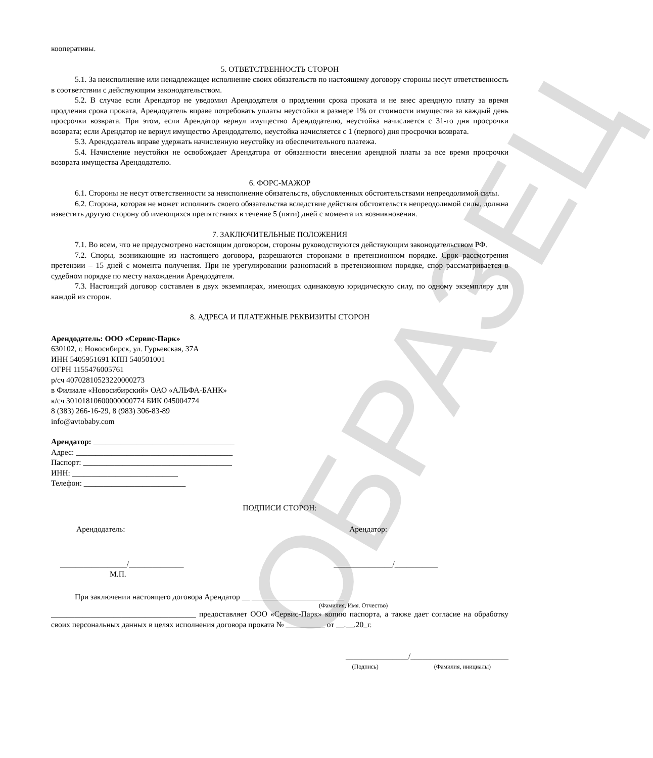ОБРАЗЕЦ
кооперативы.
5. ОТВЕТСТВЕННОСТЬ СТОРОН
5.1. За неисполнение или ненадлежащее исполнение своих обязательств по настоящему договору стороны несут ответственность в соответствии с действующим законодательством.
5.2. В случае если Арендатор не уведомил Арендодателя о продлении срока проката и не внес арендную плату за время продления срока проката, Арендодатель вправе потребовать уплаты неустойки в размере 1% от стоимости имущества за каждый день просрочки возврата. При этом, если Арендатор вернул имущество Арендодателю, неустойка начисляется с 31-го дня просрочки возврата; если Арендатор не вернул имущество Арендодателю, неустойка начисляется с 1 (первого) дня просрочки возврата.
5.3. Арендодатель вправе удержать начисленную неустойку из обеспечительного платежа.
5.4. Начисление неустойки не освобождает Арендатора от обязанности внесения арендной платы за все время просрочки возврата имущества Арендодателю.
6. ФОРС-МАЖОР
6.1. Стороны не несут ответственности за неисполнение обязательств, обусловленных обстоятельствами непреодолимой силы.
6.2. Сторона, которая не может исполнить своего обязательства вследствие действия обстоятельств непреодолимой силы, должна известить другую сторону об имеющихся препятствиях в течение 5 (пяти) дней с момента их возникновения.
7. ЗАКЛЮЧИТЕЛЬНЫЕ ПОЛОЖЕНИЯ
7.1. Во всем, что не предусмотрено настоящим договором, стороны руководствуются действующим законодательством РФ.
7.2. Споры, возникающие из настоящего договора, разрешаются сторонами в претензионном порядке. Срок рассмотрения претензии – 15 дней с момента получения. При не урегулировании разногласий в претензионном порядке, спор рассматривается в судебном порядке по месту нахождения Арендодателя.
7.3. Настоящий договор составлен в двух экземплярах, имеющих одинаковую юридическую силу, по одному экземпляру для каждой из сторон.
8. АДРЕСА И ПЛАТЕЖНЫЕ РЕКВИЗИТЫ СТОРОН
Арендодатель: ООО «Сервис-Парк»
630102, г. Новосибирск, ул. Гурьевская, 37А
ИНН 5405951691 КПП 540501001
ОГРН 1155476005761
р/сч 40702810523220000273
в Филиале «Новосибирский» ОАО «АЛЬФА-БАНК»
к/сч 30101810600000000774 БИК 045004774
8 (383) 266-16-29, 8 (983) 306-83-89
info@avtobaby.com
Арендатор: ____________________________________
Адрес: ________________________________________
Паспорт: ______________________________________
ИНН: ___________________________
Телефон: __________________________
ПОДПИСИ СТОРОН:
Арендодатель: Арендатор:
_________________/______________ _______________/___________
М.П.
При заключении настоящего договора Арендатор __ _____________________ __
(Фамилия, Имя. Отчество)
_____________________________________ предоставляет ООО «Сервис-Парк» копию паспорта, а также дает согласие на обработку своих персональных данных в целях исполнения договора проката № __________ от __.__.20_г.
________________/_________________________
(Подпись) (Фамилия, инициалы)